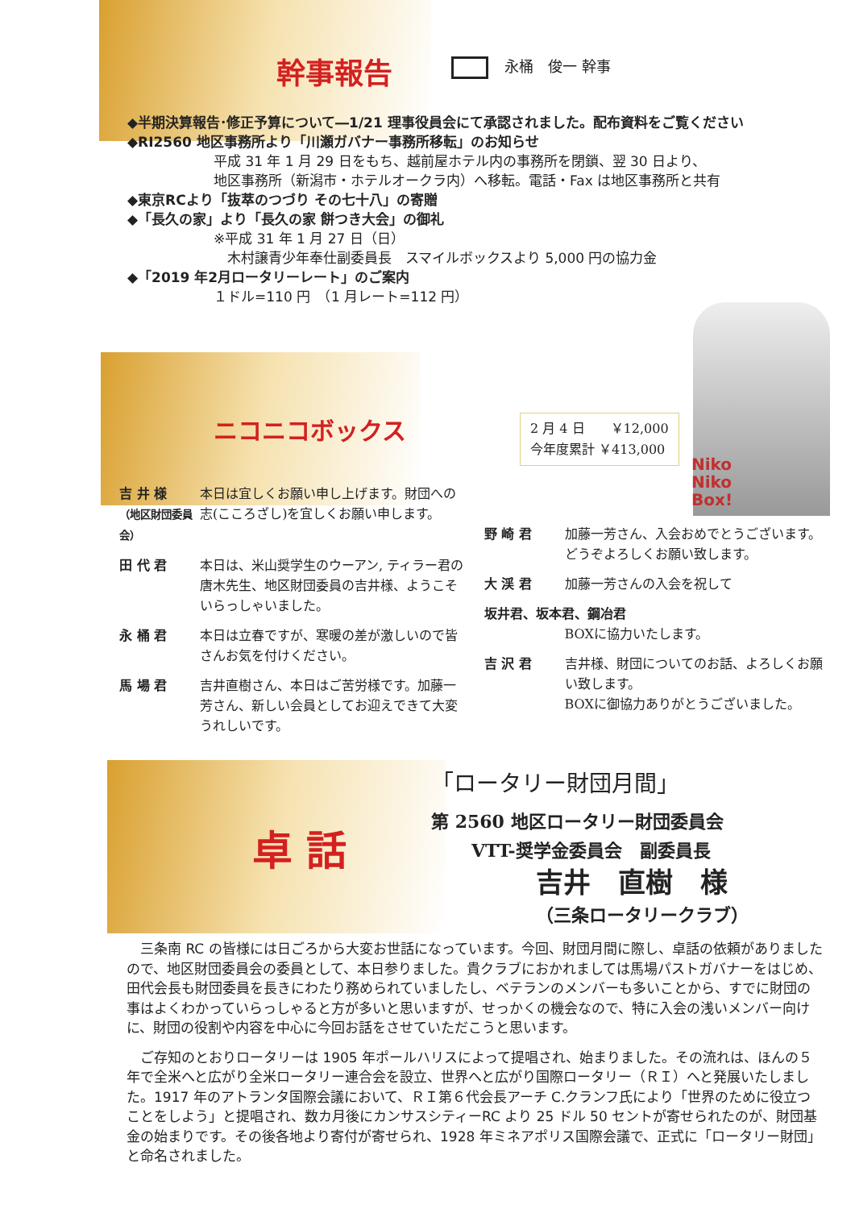幹事報告
永桶　俊一 幹事
◆半期決算報告･修正予算について―1/21 理事役員会にて承認されました。配布資料をご覧ください
◆RI2560 地区事務所より「川瀬ガバナー事務所移転」のお知らせ
平成 31 年 1 月 29 日をもち、越前屋ホテル内の事務所を閉鎖、翌 30 日より、
地区事務所（新潟市・ホテルオークラ内）へ移転。電話・Fax は地区事務所と共有
◆東京RCより「抜萃のつづり その七十八」の寄贈
◆「長久の家」より「長久の家 餅つき大会」の御礼
※平成 31 年 1 月 27 日（日）
　木村譲青少年奉仕副委員長　スマイルボックスより 5,000 円の協力金
◆「2019 年2月ロータリーレート」のご案内
１ドル=110 円　（1 月レート=112 円）
ニコニコボックス
2 月 4 日　　￥12,000
今年度累計 ￥413,000
Niko
Niko
Box!
吉 井 様
（地区財団委員会）
本日は宜しくお願い申し上げます。財団への志(こころざし)を宜しくお願い申します。
田 代 君 本日は、米山奨学生のウーアン, ティラー君の唐木先生、地区財団委員の吉井様、ようこそいらっしゃいました。
永 桶 君 本日は立春ですが、寒暖の差が激しいので皆さんお気を付けください。
馬 場 君 吉井直樹さん、本日はご苦労様です。加藤一芳さん、新しい会員としてお迎えできて大変うれしいです。
野 崎 君 加藤一芳さん、入会おめでとうございます。どうぞよろしくお願い致します。
大 渓 君 加藤一芳さんの入会を祝して
坂井君、坂本君、鋼冶君
BOXに協力いたします。
吉 沢 君 吉井様、財団についてのお話、よろしくお願い致します。
BOXに御協力ありがとうございました。
卓 話
「ロータリー財団月間」
第 2560 地区ロータリー財団委員会
VTT-奨学金委員会　副委員長
吉井　直樹　様
（三条ロータリークラブ）
三条南 RC の皆様には日ごろから大変お世話になっています。今回、財団月間に際し、卓話の依頼がありましたので、地区財団委員会の委員として、本日参りました。貴クラブにおかれましては馬場パストガバナーをはじめ、田代会長も財団委員を長きにわたり務められていましたし、ベテランのメンバーも多いことから、すでに財団の事はよくわかっていらっしゃると方が多いと思いますが、せっかくの機会なので、特に入会の浅いメンバー向けに、財団の役割や内容を中心に今回お話をさせていただこうと思います。
ご存知のとおりロータリーは 1905 年ポールハリスによって提唱され、始まりました。その流れは、ほんの５年で全米へと広がり全米ロータリー連合会を設立、世界へと広がり国際ロータリー（ＲＩ）へと発展いたしました。1917 年のアトランタ国際会議において、ＲＩ第６代会長アーチ C.クランフ氏により「世界のために役立つことをしよう」と提唱され、数カ月後にカンサスシティーRC より 25 ドル 50 セントが寄せられたのが、財団基金の始まりです。その後各地より寄付が寄せられ、1928 年ミネアポリス国際会議で、正式に「ロータリー財団」と命名されました。